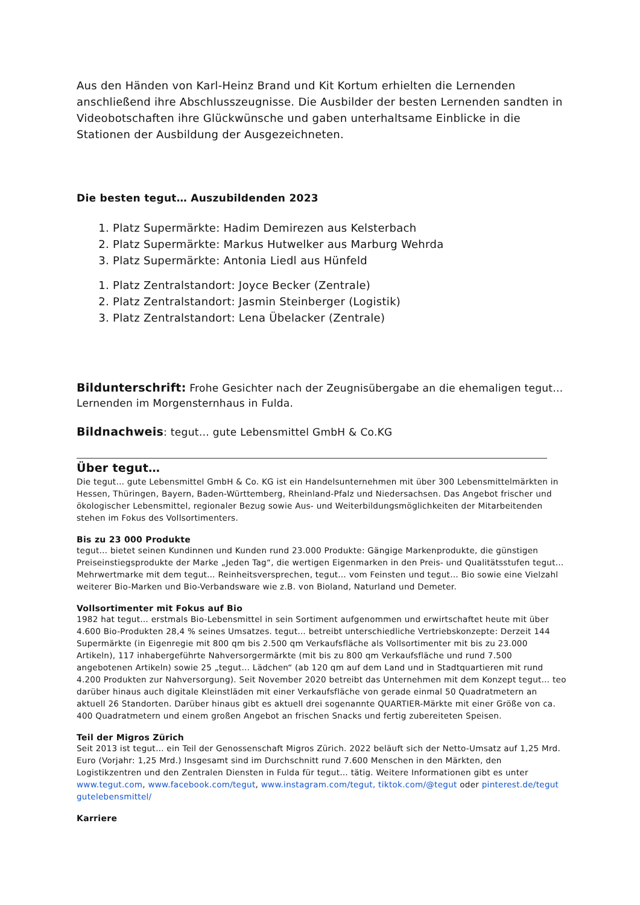Aus den Händen von Karl-Heinz Brand und Kit Kortum erhielten die Lernenden anschließend ihre Abschlusszeugnisse. Die Ausbilder der besten Lernenden sandten in Videobotschaften ihre Glückwünsche und gaben unterhaltsame Einblicke in die Stationen der Ausbildung der Ausgezeichneten.
Die besten tegut… Auszubildenden 2023
1. Platz Supermärkte: Hadim Demirezen aus Kelsterbach
2. Platz Supermärkte: Markus Hutwelker aus Marburg Wehrda
3. Platz Supermärkte: Antonia Liedl aus Hünfeld
1. Platz Zentralstandort: Joyce Becker (Zentrale)
2. Platz Zentralstandort: Jasmin Steinberger (Logistik)
3. Platz Zentralstandort: Lena Übelacker (Zentrale)
Bildunterschrift: Frohe Gesichter nach der Zeugnisübergabe an die ehemaligen tegut… Lernenden im Morgensternhaus in Fulda.
Bildnachweis: tegut… gute Lebensmittel GmbH & Co.KG
Über tegut…
Die tegut… gute Lebensmittel GmbH & Co. KG ist ein Handelsunternehmen mit über 300 Lebensmittelmärkten in Hessen, Thüringen, Bayern, Baden-Württemberg, Rheinland-Pfalz und Niedersachsen. Das Angebot frischer und ökologischer Lebensmittel, regionaler Bezug sowie Aus- und Weiterbildungsmöglichkeiten der Mitarbeitenden stehen im Fokus des Vollsortimenters.
Bis zu 23 000 Produkte
tegut… bietet seinen Kundinnen und Kunden rund 23.000 Produkte: Gängige Markenprodukte, die günstigen Preiseinstiegsprodukte der Marke „Jeden Tag“, die wertigen Eigenmarken in den Preis- und Qualitätsstufen tegut… Mehrwertmarke mit dem tegut… Reinheitsversprechen, tegut… vom Feinsten und tegut… Bio sowie eine Vielzahl weiterer Bio-Marken und Bio-Verbandsware wie z.B. von Bioland, Naturland und Demeter.
Vollsortimenter mit Fokus auf Bio
1982 hat tegut… erstmals Bio-Lebensmittel in sein Sortiment aufgenommen und erwirtschaftet heute mit über 4.600 Bio-Produkten 28,4 % seines Umsatzes. tegut… betreibt unterschiedliche Vertriebskonzepte: Derzeit 144 Supermärkte (in Eigenregie mit 800 qm bis 2.500 qm Verkaufsfläche als Vollsortimenter mit bis zu 23.000 Artikeln), 117 inhabergeführte Nahversorgermärkte (mit bis zu 800 qm Verkaufsfläche und rund 7.500 angebotenen Artikeln) sowie 25 „tegut... Lädchen“ (ab 120 qm auf dem Land und in Stadtquartieren mit rund 4.200 Produkten zur Nahversorgung). Seit November 2020 betreibt das Unternehmen mit dem Konzept tegut… teo darüber hinaus auch digitale Kleinstläden mit einer Verkaufsfläche von gerade einmal 50 Quadratmetern an aktuell 26 Standorten. Darüber hinaus gibt es aktuell drei sogenannte QUARTIER-Märkte mit einer Größe von ca. 400 Quadratmetern und einem großen Angebot an frischen Snacks und fertig zubereiteten Speisen.
Teil der Migros Zürich
Seit 2013 ist tegut… ein Teil der Genossenschaft Migros Zürich. 2022 beläuft sich der Netto-Umsatz auf 1,25 Mrd. Euro (Vorjahr: 1,25 Mrd.) Insgesamt sind im Durchschnitt rund 7.600 Menschen in den Märkten, den Logistikzentren und den Zentralen Diensten in Fulda für tegut… tätig. Weitere Informationen gibt es unter www.tegut.com, www.facebook.com/tegut, www.instagram.com/tegut, tiktok.com/@tegut oder pinterest.de/tegut gutelebensmittel/
Karriere